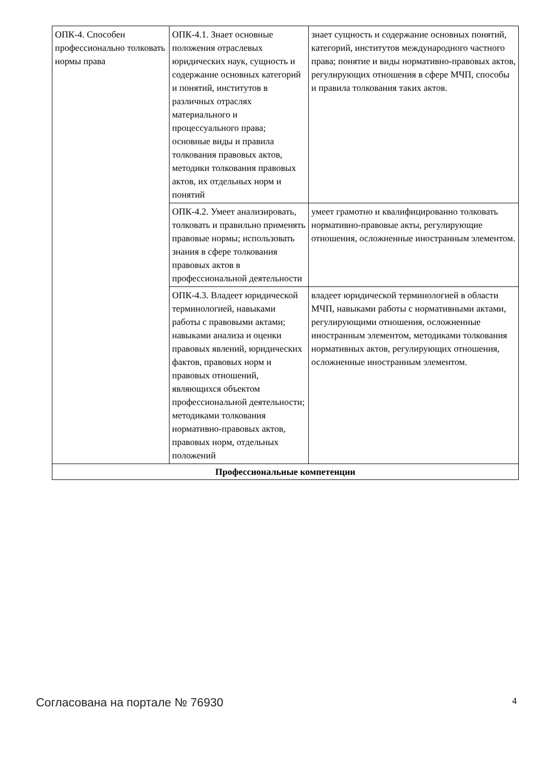| ОПК-4. Способен профессионально толковать нормы права | ОПК-4.1. Знает основные положения отраслевых юридических наук, сущность и содержание основных категорий и понятий, институтов в различных отраслях материального и процессуального права; основные виды и правила толкования правовых актов, методики толкования правовых актов, их отдельных норм и понятий | знает сущность и содержание основных понятий, категорий, институтов международного частного права; понятие и виды нормативно-правовых актов, регулирующих отношения в сфере МЧП, способы и правила толкования таких актов. |
| | ОПК-4.2. Умеет анализировать, толковать и правильно применять правовые нормы; использовать знания в сфере толкования правовых актов в профессиональной деятельности | умеет грамотно и квалифицированно толковать нормативно-правовые акты, регулирующие отношения, осложненные иностранным элементом. |
| | ОПК-4.3. Владеет юридической терминологией, навыками работы с правовыми актами; навыками анализа и оценки правовых явлений, юридических фактов, правовых норм и правовых отношений, являющихся объектом профессиональной деятельности; методиками толкования нормативно-правовых актов, правовых норм, отдельных положений | владеет юридической терминологией в области МЧП, навыками работы с нормативными актами, регулирующими отношения, осложненные иностранным элементом, методиками толкования нормативных актов, регулирующих отношения, осложненные иностранным элементом. |
| Профессиональные компетенции | | |
Согласована на портале № 76930 4